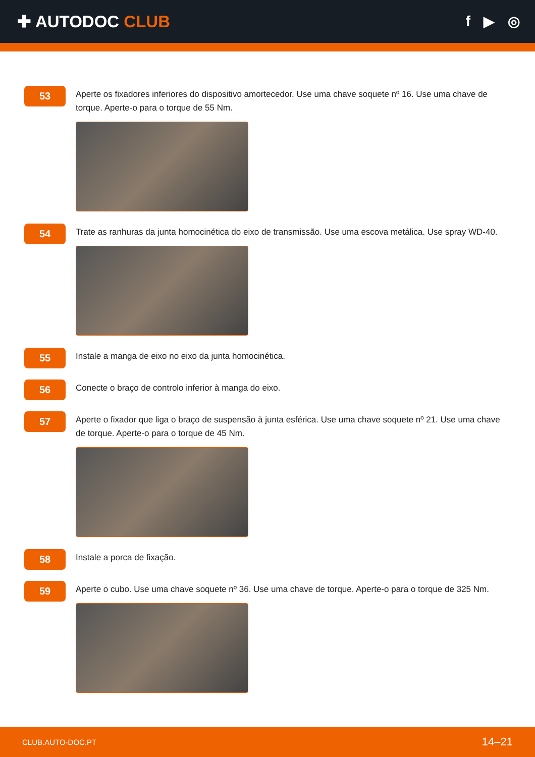✚ AUTODOC CLUB
f ▶ ◎
53
Aperte os fixadores inferiores do dispositivo amortecedor. Use uma chave soquete nº 16. Use uma chave de torque. Aperte-o para o torque de 55 Nm.
54
Trate as ranhuras da junta homocinética do eixo de transmissão. Use uma escova metálica. Use spray WD-40.
55
Instale a manga de eixo no eixo da junta homocinética.
56
Conecte o braço de controlo inferior à manga do eixo.
57
Aperte o fixador que liga o braço de suspensão à junta esférica. Use uma chave soquete nº 21. Use uma chave de torque. Aperte-o para o torque de 45 Nm.
58
Instale a porca de fixação.
59
Aperte o cubo. Use uma chave soquete nº 36. Use uma chave de torque. Aperte-o para o torque de 325 Nm.
CLUB.AUTO-DOC.PT 14–21